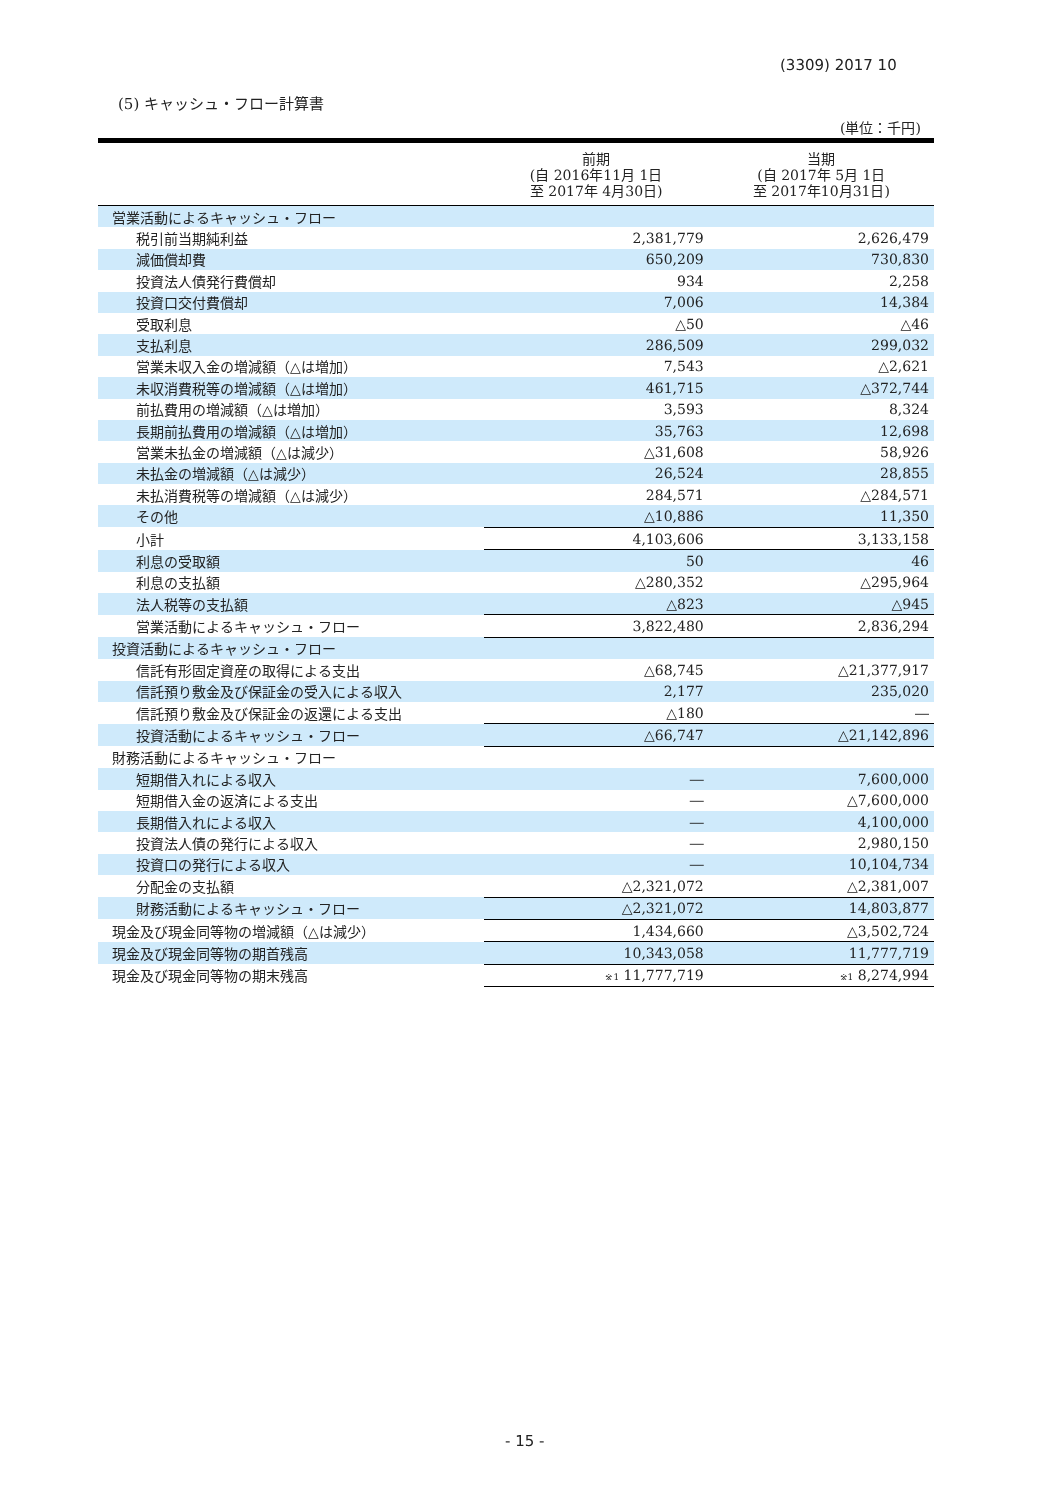(3309) 2017 10
(5) キャッシュ・フロー計算書
(単位：千円)
| | 前期 (自 2016年11月 1日 至 2017年 4月30日) | 当期 (自 2017年 5月 1日 至 2017年10月31日) |
| --- | --- | --- |
| 営業活動によるキャッシュ・フロー | | |
| 税引前当期純利益 | 2,381,779 | 2,626,479 |
| 減価償却費 | 650,209 | 730,830 |
| 投資法人債発行費償却 | 934 | 2,258 |
| 投資口交付費償却 | 7,006 | 14,384 |
| 受取利息 | △50 | △46 |
| 支払利息 | 286,509 | 299,032 |
| 営業未収入金の増減額（△は増加） | 7,543 | △2,621 |
| 未収消費税等の増減額（△は増加） | 461,715 | △372,744 |
| 前払費用の増減額（△は増加） | 3,593 | 8,324 |
| 長期前払費用の増減額（△は増加） | 35,763 | 12,698 |
| 営業未払金の増減額（△は減少） | △31,608 | 58,926 |
| 未払金の増減額（△は減少） | 26,524 | 28,855 |
| 未払消費税等の増減額（△は減少） | 284,571 | △284,571 |
| その他 | △10,886 | 11,350 |
| 小計 | 4,103,606 | 3,133,158 |
| 利息の受取額 | 50 | 46 |
| 利息の支払額 | △280,352 | △295,964 |
| 法人税等の支払額 | △823 | △945 |
| 営業活動によるキャッシュ・フロー | 3,822,480 | 2,836,294 |
| 投資活動によるキャッシュ・フロー | | |
| 信託有形固定資産の取得による支出 | △68,745 | △21,377,917 |
| 信託預り敷金及び保証金の受入による収入 | 2,177 | 235,020 |
| 信託預り敷金及び保証金の返還による支出 | △180 | ― |
| 投資活動によるキャッシュ・フロー | △66,747 | △21,142,896 |
| 財務活動によるキャッシュ・フロー | | |
| 短期借入れによる収入 | ― | 7,600,000 |
| 短期借入金の返済による支出 | ― | △7,600,000 |
| 長期借入れによる収入 | ― | 4,100,000 |
| 投資法人債の発行による収入 | ― | 2,980,150 |
| 投資口の発行による収入 | ― | 10,104,734 |
| 分配金の支払額 | △2,321,072 | △2,381,007 |
| 財務活動によるキャッシュ・フロー | △2,321,072 | 14,803,877 |
| 現金及び現金同等物の増減額（△は減少） | 1,434,660 | △3,502,724 |
| 現金及び現金同等物の期首残高 | 10,343,058 | 11,777,719 |
| 現金及び現金同等物の期末残高 | <sup>※1</sup> 11,777,719 | <sup>※1</sup> 8,274,994 |
- 15 -